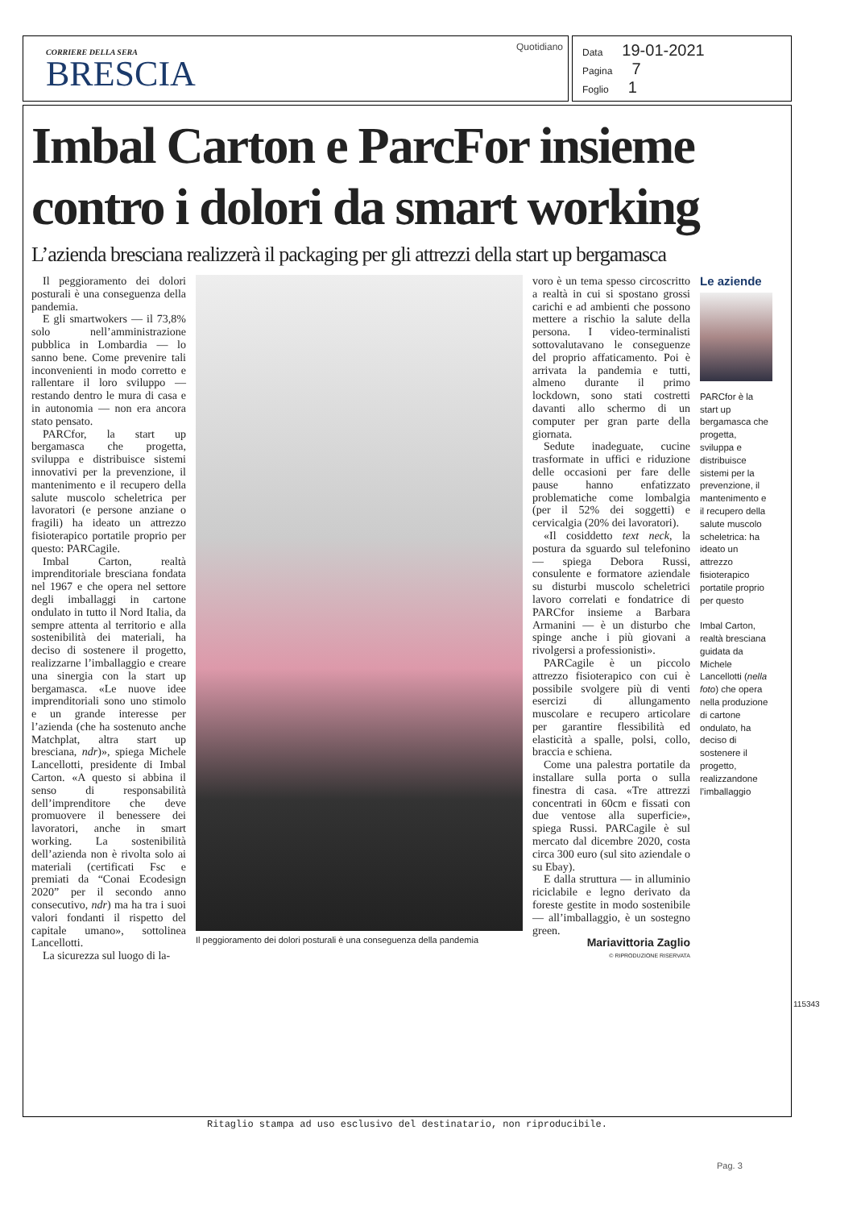CORRIERE DELLA SERA
BRESCIA
Quotidiano
Data 19-01-2021
Pagina 7
Foglio 1
Imbal Carton e ParcFor insieme contro i dolori da smart working
L’azienda bresciana realizzerà il packaging per gli attrezzi della start up bergamasca
Il peggioramento dei dolori posturali è una conseguenza della pandemia.
E gli smartwokers — il 73,8% solo nell’amministrazione pubblica in Lombardia — lo sanno bene. Come prevenire tali inconvenienti in modo corretto e rallentare il loro sviluppo — restando dentro le mura di casa e in autonomia — non era ancora stato pensato.
PARCfor, la start up bergamasca che progetta, sviluppa e distribuisce sistemi innovativi per la prevenzione, il mantenimento e il recupero della salute muscolo scheletrica per lavoratori (e persone anziane o fragili) ha ideato un attrezzo fisioterapico portatile proprio per questo: PARCagile.
Imbal Carton, realtà imprenditoriale bresciana fondata nel 1967 e che opera nel settore degli imballaggi in cartone ondulato in tutto il Nord Italia, da sempre attenta al territorio e alla sostenibilità dei materiali, ha deciso di sostenere il progetto, realizzarne l’imballaggio e creare una sinergia con la start up bergamasca. «Le nuove idee imprenditoriali sono uno stimolo e un grande interesse per l’azienda (che ha sostenuto anche Matchplat, altra start up bresciana, ndr)», spiega Michele Lancellotti, presidente di Imbal Carton. «A questo si abbina il senso di responsabilità dell’imprenditore che deve promuovere il benessere dei lavoratori, anche in smart working. La sostenibilità dell’azienda non è rivolta solo ai materiali (certificati Fsc e premiati da “Conai Ecodesign 2020” per il secondo anno consecutivo, ndr) ma ha tra i suoi valori fondanti il rispetto del capitale umano», sottolinea Lancellotti.
La sicurezza sul luogo di la-
Il peggioramento dei dolori posturali è una conseguenza della pandemia
voro è un tema spesso circoscritto a realtà in cui si spostano grossi carichi e ad ambienti che possono mettere a rischio la salute della persona. I video-terminalisti sottovalutavano le conseguenze del proprio affaticamento. Poi è arrivata la pandemia e tutti, almeno durante il primo lockdown, sono stati costretti davanti allo schermo di un computer per gran parte della giornata.
Sedute inadeguate, cucine trasformate in uffici e riduzione delle occasioni per fare delle pause hanno enfatizzato problematiche come lombalgia (per il 52% dei soggetti) e cervicalgia (20% dei lavoratori).
«Il cosiddetto text neck, la postura da sguardo sul telefonino — spiega Debora Russi, consulente e formatore aziendale su disturbi muscolo scheletrici lavoro correlati e fondatrice di PARCfor insieme a Barbara Armanini — è un disturbo che spinge anche i più giovani a rivolgersi a professionisti».
PARCagile è un piccolo attrezzo fisioterapico con cui è possibile svolgere più di venti esercizi di allungamento muscolare e recupero articolare per garantire flessibilità ed elasticità a spalle, polsi, collo, braccia e schiena.
Come una palestra portatile da installare sulla porta o sulla finestra di casa. «Tre attrezzi concentrati in 60cm e fissati con due ventose alla superficie», spiega Russi. PARCagile è sul mercato dal dicembre 2020, costa circa 300 euro (sul sito aziendale o su Ebay).
E dalla struttura — in alluminio riciclabile e legno derivato da foreste gestite in modo sostenibile — all’imballaggio, è un sostegno green.
Mariavittoria Zaglio
© RIPRODUZIONE RISERVATA
Le aziende
PARCfor è la start up bergamasca che progetta, sviluppa e distribuisce sistemi per la prevenzione, il mantenimento e il recupero della salute muscolo scheletrica: ha ideato un attrezzo fisioterapico portatile proprio per questo
Imbal Carton, realtà bresciana guidata da Michele Lancellotti (nella foto) che opera nella produzione di cartone ondulato, ha deciso di sostenere il progetto, realizzandone l’imballaggio
115343
Ritaglio stampa ad uso esclusivo del destinatario, non riproducibile.
Pag. 3